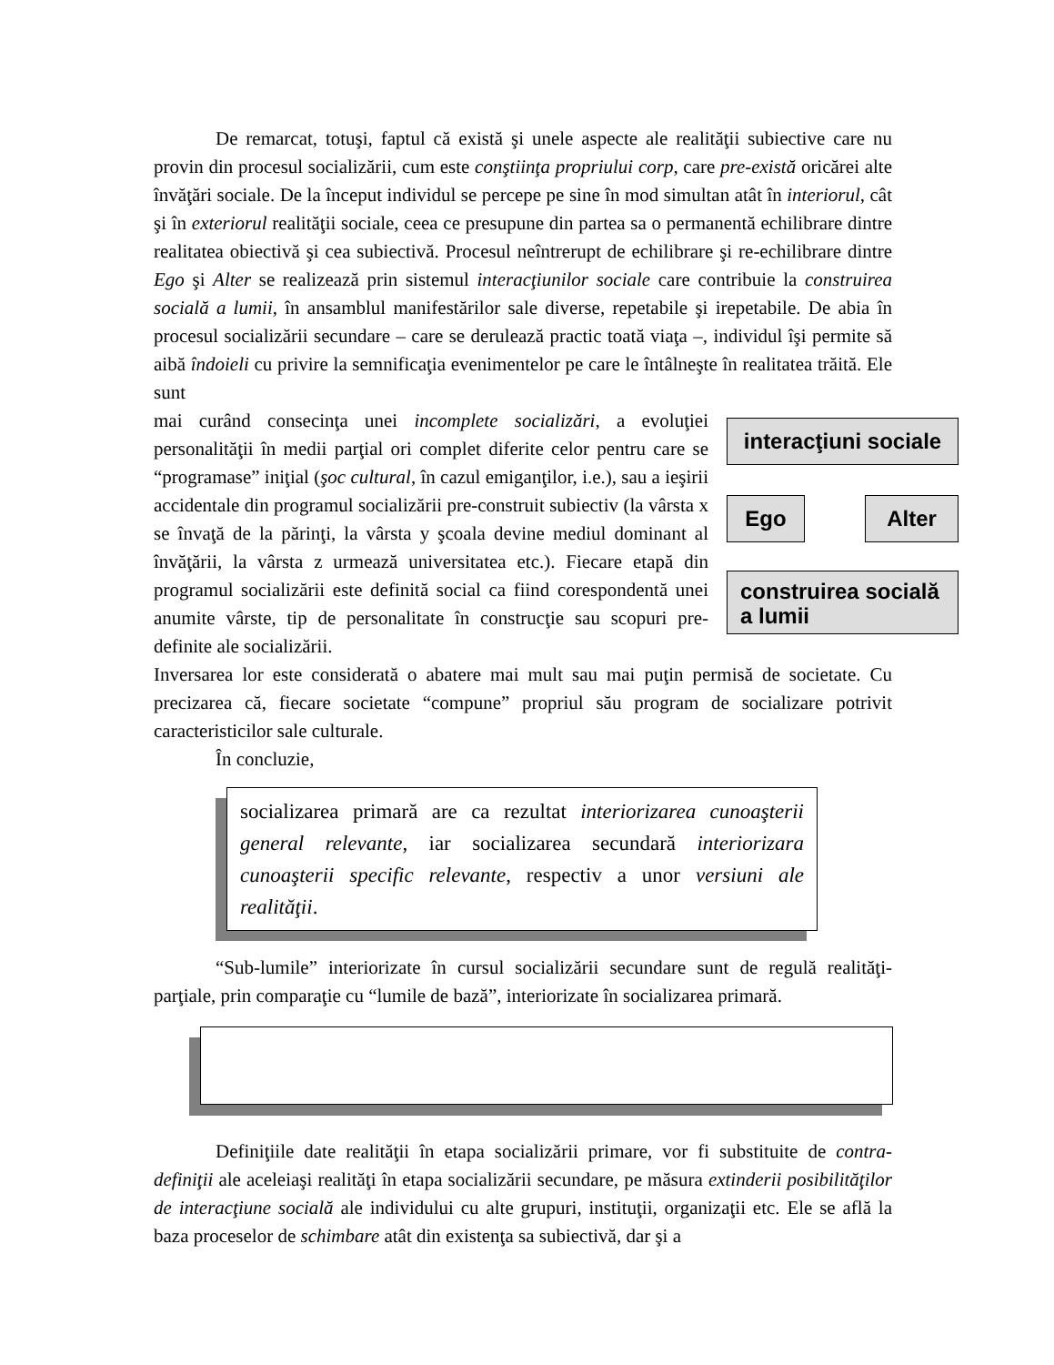De remarcat, totuşi, faptul că există şi unele aspecte ale realităţii subiective care nu provin din procesul socializării, cum este conştiinţa propriului corp, care pre-există oricărei alte învăţări sociale. De la început individul se percepe pe sine în mod simultan atât în interiorul, cât şi în exteriorul realităţii sociale, ceea ce presupune din partea sa o permanentă echilibrare dintre realitatea obiectivă şi cea subiectivă. Procesul neîntrerupt de echilibrare şi re-echilibrare dintre Ego şi Alter se realizează prin sistemul interacţiunilor sociale care contribuie la construirea socială a lumii, în ansamblul manifestărilor sale diverse, repetabile şi irepetabile. De abia în procesul socializării secundare – care se derulează practic toată viaţa –, individul îşi permite să aibă îndoieli cu privire la semnificaţia evenimentelor pe care le întâlneşte în realitatea trăită. Ele sunt
mai curând consecinţa unei incomplete socializări, a evoluţiei personalităţii în medii parţial ori complet diferite celor pentru care se “programase” iniţial (şoc cultural, în cazul emiganţilor, i.e.), sau a ieşirii accidentale din programul socializării pre-construit subiectiv (la vârsta x se învaţă de la părinţi, la vârsta y şcoala devine mediul dominant al învăţării, la vârsta z urmează universitatea etc.). Fiecare etapă din programul socializării este definită social ca fiind corespondentă unei anumite vârste, tip de personalitate în construcţie sau scopuri pre-definite ale socializării.
interacţiuni sociale
Ego Alter
construirea socială a lumii
Inversarea lor este considerată o abatere mai mult sau mai puţin permisă de societate. Cu precizarea că, fiecare societate “compune” propriul său program de socializare potrivit caracteristicilor sale culturale.
În concluzie,
socializarea primară are ca rezultat interiorizarea cunoaşterii general relevante, iar socializarea secundară interiorizara cunoaşterii specific relevante, respectiv a unor versiuni ale realităţii.
“Sub-lumile” interiorizate în cursul socializării secundare sunt de regulă realităţi-parţiale, prin comparaţie cu “lumile de bază”, interiorizate în socializarea primară.
Definiţiile date realităţii în etapa socializării primare, vor fi substituite de contra-definiţii ale aceleiaşi realităţi în etapa socializării secundare, pe măsura extinderii posibilităţilor de interacţiune socială ale individului cu alte grupuri, instituţii, organizaţii etc. Ele se află la baza proceselor de schimbare atât din existenţa sa subiectivă, dar şi a